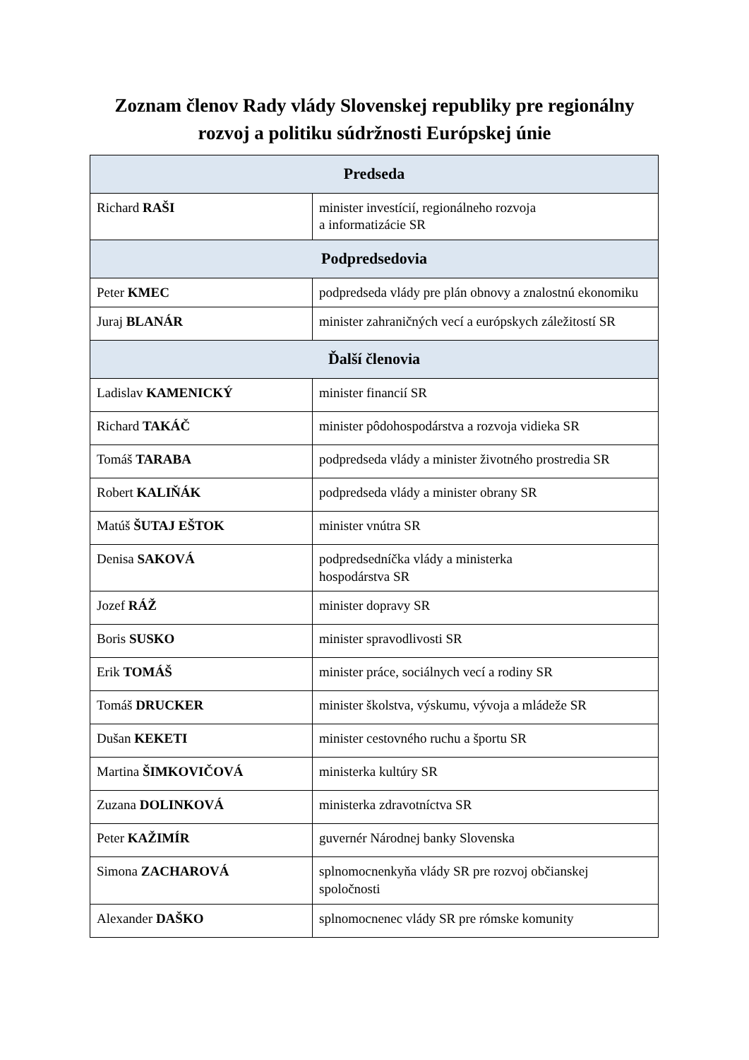Zoznam členov Rady vlády Slovenskej republiky pre regionálny
rozvoj a politiku súdržnosti Európskej únie
| Predseda | |
| --- | --- |
| Richard RAŠI | minister investícií, regionálneho rozvoja a informatizácie SR |
| Podpredsedovia | |
| Peter KMEC | podpredseda vlády pre plán obnovy a znalostnú ekonomiku |
| Juraj BLANÁR | minister zahraničných vecí a európskych záležitostí SR |
| Ďalší členovia | |
| Ladislav KAMENICKÝ | minister financií SR |
| Richard TAKÁČ | minister pôdohospodárstva a rozvoja vidieka SR |
| Tomáš TARABA | podpredseda vlády a minister životného prostredia SR |
| Robert KALIŇÁK | podpredseda vlády a minister obrany SR |
| Matúš ŠUTAJ EŠTOK | minister vnútra SR |
| Denisa SAKOVÁ | podpredsedníčka vlády a ministerka hospodárstva SR |
| Jozef RÁŽ | minister dopravy SR |
| Boris SUSKO | minister spravodlivosti SR |
| Erik TOMÁŠ | minister práce, sociálnych vecí a rodiny SR |
| Tomáš DRUCKER | minister školstva, výskumu, vývoja a mládeže SR |
| Dušan KEKETI | minister cestovného ruchu a športu SR |
| Martina ŠIMKOVIČOVÁ | ministerka kultúry SR |
| Zuzana DOLINKOVÁ | ministerka zdravotníctva SR |
| Peter KAŽIMÍR | guvernér Národnej banky Slovenska |
| Simona ZACHAROVÁ | splnomocnenkyňa vlády SR pre rozvoj občianskej spoločnosti |
| Alexander DAŠKO | splnomocnenec vlády SR pre rómske komunity |